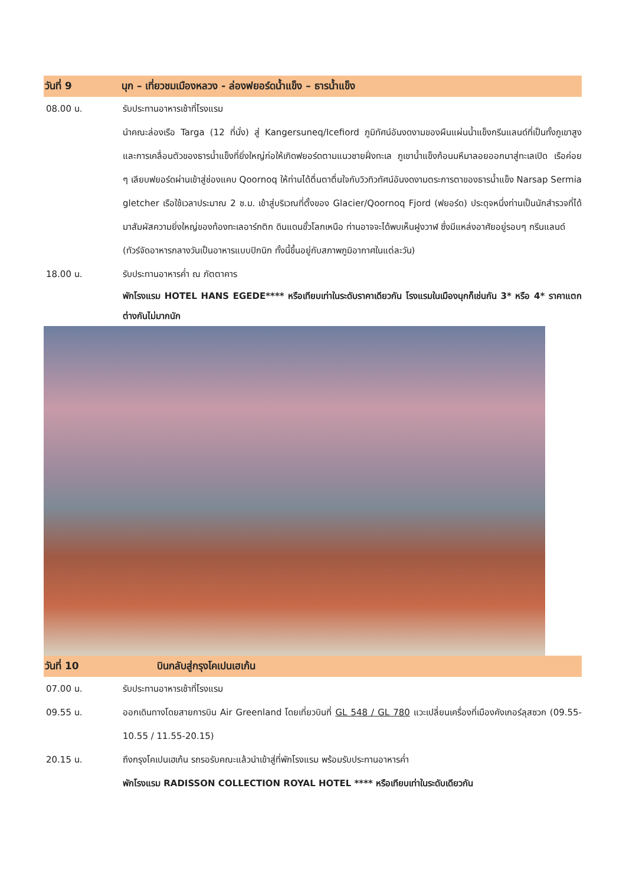วันที่ 9 นุก – เที่ยวชมเมืองหลวง - ล่องฟยอร์ดน้ำแข็ง – ธารน้ำแข็ง
08.00 น. รับประทานอาหารเช้าที่โรงแรม
นำคณะล่องเรือ Targa (12 ที่นั่ง) สู่ Kangersuneq/Icefiord ภูมิทัศน์อันงดงามของผืนแผ่นน้ำแข็งกรีนแลนด์ที่เป็นทั้งภูเขาสูง และการเคลื่อนตัวของธารน้ำแข็งที่ยิ่งใหญ่ก่อให้เกิดฟยอร์ดตามแนวชายฝั่งทะเล ภูเขาน้ำแข็งก้อนมหึมาลอยออกมาสู่ทะเลเปิด เรือค่อย ๆ เลียบฟยอร์ดผ่านเข้าสู่ช่องแคบ Qoornoq ให้ท่านได้ตื่นตาตื่นใจกับวิวทิวทัศน์อันงดงามตระการตาของธารน้ำแข็ง Narsap Sermia gletcher เรือใช้เวลาประมาณ 2 ช.ม. เข้าสู่บริเวณที่ตั้งของ Glacier/Qoornoq Fjord (ฟยอร์ด) ประดุจหนึ่งท่านเป็นนักสำรวจที่ได้มาสัมผัสความยิ่งใหญ่ของท้องทะเลอาร์กติก ดินแดนขั้วโลกเหนือ ท่านอาจจะได้พบเห็นฝูงวาฬ ซึ่งมีแหล่งอาศัยอยู่รอบๆ กรีนแลนด์
(ทัวร์จัดอาหารกลางวันเป็นอาหารแบบปิกนิก ทั้งนี้ขึ้นอยู่กับสภาพภูมิอากาศในแต่ละวัน)
18.00 น. รับประทานอาหารค่ำ ณ ภัตตาคาร
พักโรงแรม HOTEL HANS EGEDE**** หรือเทียบเท่าในระดับราคาเดียวกัน โรงแรมในเมืองนุกก็เช่นกัน 3* หรือ 4* ราคาแตกต่างกันไม่มากนัก
วันที่ 10 บินกลับสู่กรุงโคเปนเฮเก้น
07.00 น. รับประทานอาหารเช้าที่โรงแรม
09.55 น. ออกเดินทางโดยสายการบิน Air Greenland โดยเที่ยวบินที่ GL 548 / GL 780 แวะเปลี่ยนเครื่องที่เมืองคังเกอร์ลุสซวก (09.55-10.55 / 11.55-20.15)
20.15 น. ถึงกรุงโคเปนเฮเก้น รถรอรับคณะแล้วนำเข้าสู่ที่พักโรงแรม พร้อมรับประทานอาหารค่ำ
พักโรงแรม RADISSON COLLECTION ROYAL HOTEL **** หรือเทียบเท่าในระดับเดียวกัน